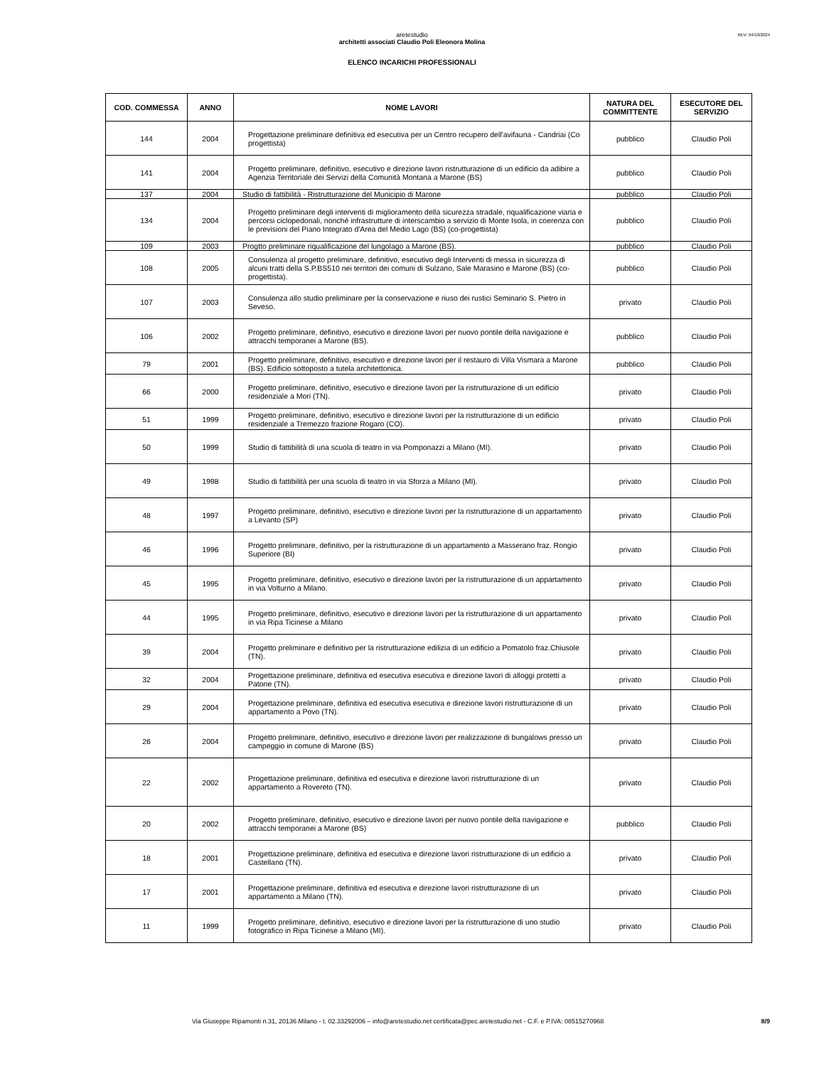REV: 04/10/2024
aretestudio
architetti associati Claudio Poli Eleonora Molina
ELENCO INCARICHI PROFESSIONALI
| COD. COMMESSA | ANNO | NOME LAVORI | NATURA DEL COMMITTENTE | ESECUTORE DEL SERVIZIO |
| --- | --- | --- | --- | --- |
| 144 | 2004 | Progettazione preliminare definitiva ed esecutiva per un Centro recupero dell'avifauna - Candriai (Co progettista) | pubblico | Claudio Poli |
| 141 | 2004 | Progetto preliminare, definitivo, esecutivo e direzione lavori ristrutturazione di un edificio da adibire a Agenzia Territoriale dei Servizi della Comunità Montana a Marone (BS) | pubblico | Claudio Poli |
| 137 | 2004 | Studio di fattibilità - Ristrutturazione del Municipio di Marone | pubblico | Claudio Poli |
| 134 | 2004 | Progetto preliminare degli interventi di miglioramento della sicurezza stradale, riqualificazione viaria e percorsi ciclopedonali, nonché infrastrutture di interscambio a servizio di Monte Isola, in coerenza con le previsioni del Piano Integrato d'Area del Medio Lago (BS) (co-progettista) | pubblico | Claudio Poli |
| 109 | 2003 | Progtto preliminare riqualificazione del lungolago a Marone (BS). | pubblico | Claudio Poli |
| 108 | 2005 | Consulenza al progetto preliminare, definitivo, esecutivo degli Interventi di messa in sicurezza di alcuni tratti della S.P.BS510 nei territori dei comuni di Sulzano, Sale Marasino e Marone (BS) (co-progettista). | pubblico | Claudio Poli |
| 107 | 2003 | Consulenza allo studio preliminare per la conservazione e riuso dei rustici Seminario S. Pietro in Seveso. | privato | Claudio Poli |
| 106 | 2002 | Progetto preliminare, definitivo, esecutivo e direzione lavori per nuovo pontile della navigazione e attracchi temporanei a Marone (BS). | pubblico | Claudio Poli |
| 79 | 2001 | Progetto preliminare, definitivo, esecutivo e direzione lavori per il restauro di Villa Vismara a Marone (BS). Edificio sottoposto a tutela architettonica. | pubblico | Claudio Poli |
| 66 | 2000 | Progetto preliminare, definitivo, esecutivo e direzione lavori per la ristrutturazione di un edificio residenziale a Mori (TN). | privato | Claudio Poli |
| 51 | 1999 | Progetto preliminare, definitivo, esecutivo e direzione lavori per la ristrutturazione di un edificio residenziale a Tremezzo frazione Rogaro (CO). | privato | Claudio Poli |
| 50 | 1999 | Studio di fattibilità di una scuola di teatro in via Pomponazzi a Milano (MI). | privato | Claudio Poli |
| 49 | 1998 | Studio di fattibilità per una scuola di teatro in via Sforza a Milano (MI). | privato | Claudio Poli |
| 48 | 1997 | Progetto preliminare, definitivo, esecutivo e direzione lavori per la ristrutturazione di un appartamento a Levanto (SP) | privato | Claudio Poli |
| 46 | 1996 | Progetto preliminare, definitivo, per la ristrutturazione di un appartamento a Masserano fraz. Rongio Superiore (BI) | privato | Claudio Poli |
| 45 | 1995 | Progetto preliminare, definitivo, esecutivo e direzione lavori per la ristrutturazione di un appartamento in via Volturno a Milano. | privato | Claudio Poli |
| 44 | 1995 | Progetto preliminare, definitivo, esecutivo e direzione lavori per la ristrutturazione di un appartamento in via Ripa Ticinese a Milano | privato | Claudio Poli |
| 39 | 2004 | Progetto preliminare e definitivo per la ristrutturazione edilizia di un edificio a Pomatolo fraz.Chiusole (TN). | privato | Claudio Poli |
| 32 | 2004 | Progettazione preliminare, definitiva ed esecutiva esecutiva e direzione lavori di alloggi protetti a Patone (TN). | privato | Claudio Poli |
| 29 | 2004 | Progettazione preliminare, definitiva ed esecutiva esecutiva e direzione lavori ristrutturazione di un appartamento a Povo (TN). | privato | Claudio Poli |
| 26 | 2004 | Progetto preliminare, definitivo, esecutivo e direzione lavori per realizzazione di bungalows presso un campeggio in comune di Marone (BS) | privato | Claudio Poli |
| 22 | 2002 | Progettazione preliminare, definitiva ed esecutiva e direzione lavori ristrutturazione di un appartamento a Rovereto (TN). | privato | Claudio Poli |
| 20 | 2002 | Progetto preliminare, definitivo, esecutivo e direzione lavori per nuovo pontile della navigazione e attracchi temporanei a Marone (BS) | pubblico | Claudio Poli |
| 18 | 2001 | Progettazione preliminare, definitiva ed esecutiva e direzione lavori ristrutturazione di un edificio a Castellano (TN). | privato | Claudio Poli |
| 17 | 2001 | Progettazione preliminare, definitiva ed esecutiva e direzione lavori ristrutturazione di un appartamento a Milano (TN). | privato | Claudio Poli |
| 11 | 1999 | Progetto preliminare, definitivo, esecutivo e direzione lavori per la ristrutturazione di uno studio fotografico in Ripa Ticinese a Milano (MI). | privato | Claudio Poli |
Via Giuseppe Ripamonti n.31, 20136 Milano - t. 02.33292006 – info@aretestudio.net certificata@pec.aretestudio.net - C.F. e P.IVA: 08515270968 8/9